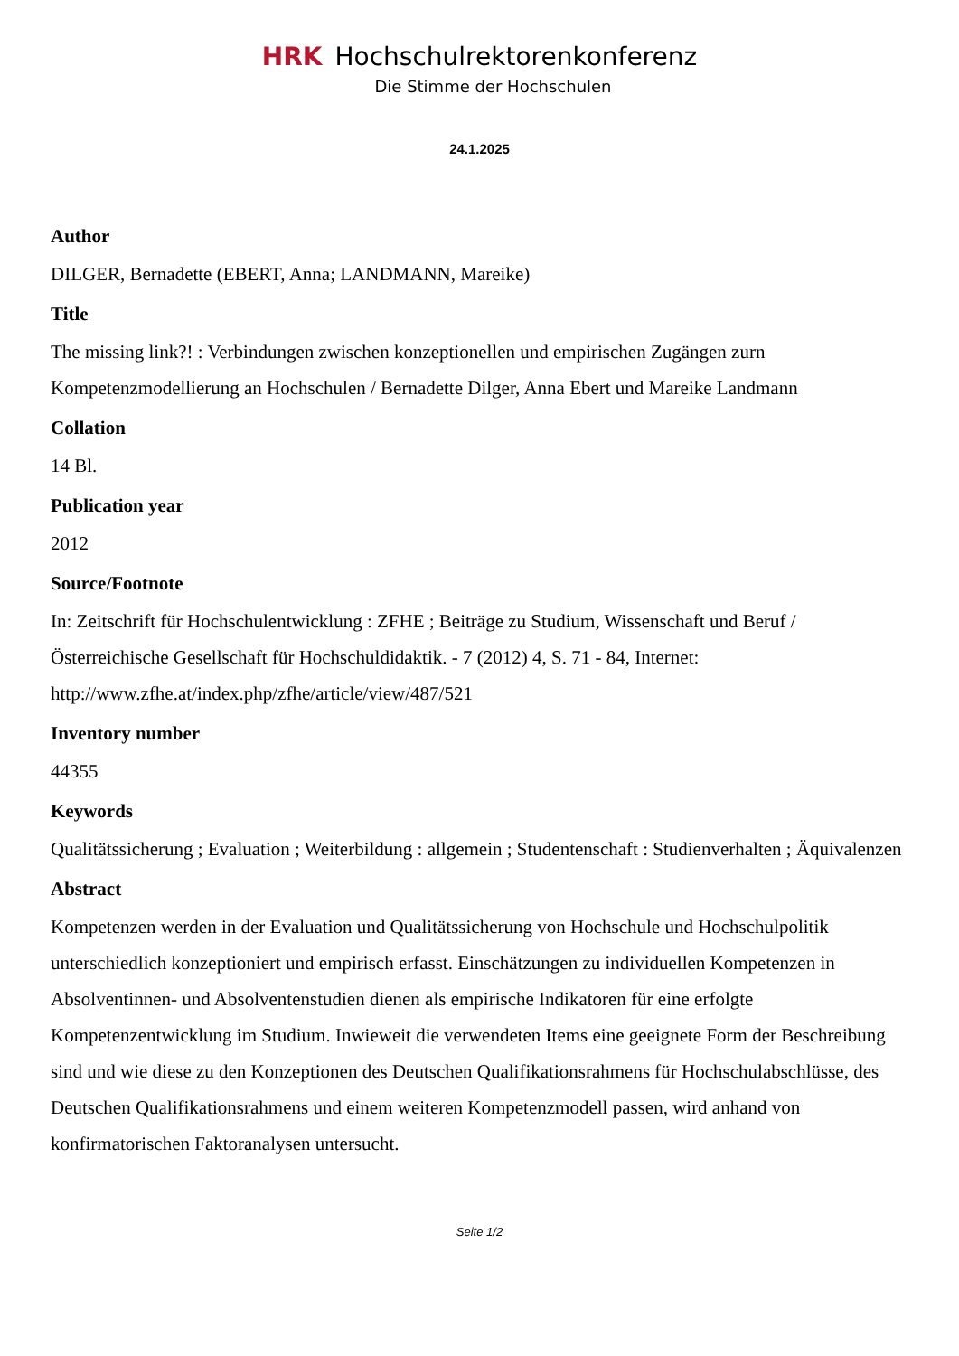HRK Hochschulrektorenkonferenz
Die Stimme der Hochschulen
24.1.2025
Author
DILGER, Bernadette (EBERT, Anna; LANDMANN, Mareike)
Title
The missing link?! : Verbindungen zwischen konzeptionellen und empirischen Zugängen zurn Kompetenzmodellierung an Hochschulen / Bernadette Dilger, Anna Ebert und Mareike Landmann
Collation
14 Bl.
Publication year
2012
Source/Footnote
In: Zeitschrift für Hochschulentwicklung : ZFHE ; Beiträge zu Studium, Wissenschaft und Beruf / Österreichische Gesellschaft für Hochschuldidaktik. - 7 (2012) 4, S. 71 - 84, Internet: http://www.zfhe.at/index.php/zfhe/article/view/487/521
Inventory number
44355
Keywords
Qualitätssicherung ; Evaluation ; Weiterbildung : allgemein ; Studentenschaft : Studienverhalten ; Äquivalenzen
Abstract
Kompetenzen werden in der Evaluation und Qualitätssicherung von Hochschule und Hochschulpolitik unterschiedlich konzeptioniert und empirisch erfasst. Einschätzungen zu individuellen Kompetenzen in Absolventinnen- und Absolventenstudien dienen als empirische Indikatoren für eine erfolgte Kompetenzentwicklung im Studium. Inwieweit die verwendeten Items eine geeignete Form der Beschreibung sind und wie diese zu den Konzeptionen des Deutschen Qualifikationsrahmens für Hochschulabschlüsse, des Deutschen Qualifikationsrahmens und einem weiteren Kompetenzmodell passen, wird anhand von konfirmatorischen Faktoranalysen untersucht.
Seite 1/2